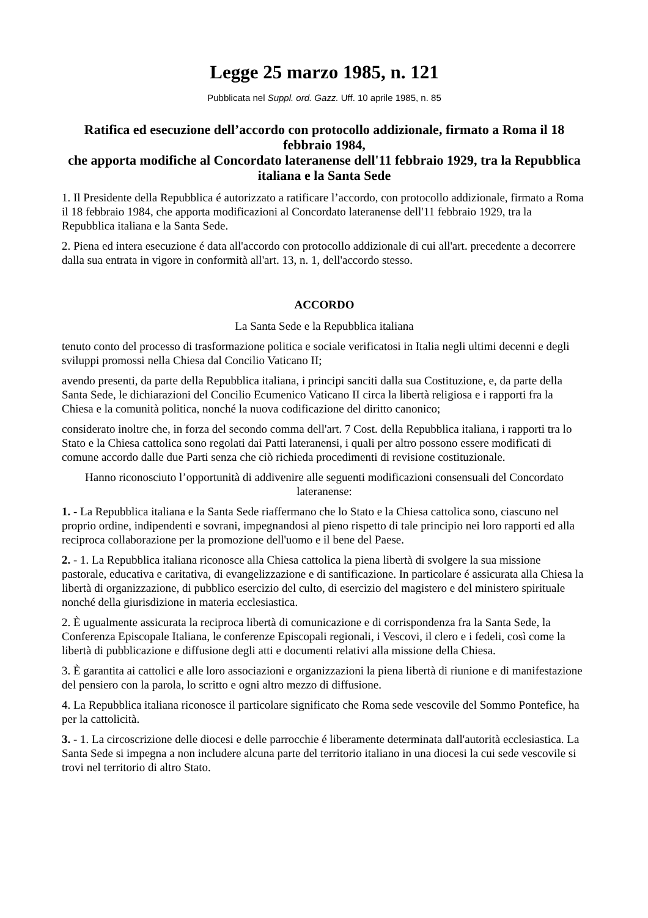Legge 25 marzo 1985, n. 121
Pubblicata nel Suppl. ord. Gazz. Uff. 10 aprile 1985, n. 85
Ratifica ed esecuzione dell’accordo con protocollo addizionale, firmato a Roma il 18 febbraio 1984,
che apporta modifiche al Concordato lateranense dell'11 febbraio 1929, tra la Repubblica italiana e la Santa Sede
1. Il Presidente della Repubblica é autorizzato a ratificare l’accordo, con protocollo addizionale, firmato a Roma il 18 febbraio 1984, che apporta modificazioni al Concordato lateranense dell'11 febbraio 1929, tra la Repubblica italiana e la Santa Sede.
2. Piena ed intera esecuzione é data all'accordo con protocollo addizionale di cui all'art. precedente a decorrere dalla sua entrata in vigore in conformità all'art. 13, n. 1, dell'accordo stesso.
ACCORDO
La Santa Sede e la Repubblica italiana
tenuto conto del processo di trasformazione politica e sociale verificatosi in Italia negli ultimi decenni e degli sviluppi promossi nella Chiesa dal Concilio Vaticano II;
avendo presenti, da parte della Repubblica italiana, i principi sanciti dalla sua Costituzione, e, da parte della Santa Sede, le dichiarazioni del Concilio Ecumenico Vaticano II circa la libertà religiosa e i rapporti fra la Chiesa e la comunità politica, nonché la nuova codificazione del diritto canonico;
considerato inoltre che, in forza del secondo comma dell'art. 7 Cost. della Repubblica italiana, i rapporti tra lo Stato e la Chiesa cattolica sono regolati dai Patti lateranensi, i quali per altro possono essere modificati di comune accordo dalle due Parti senza che ciò richieda procedimenti di revisione costituzionale.
Hanno riconosciuto l’opportunità di addivenire alle seguenti modificazioni consensuali del Concordato lateranense:
1. - La Repubblica italiana e la Santa Sede riaffermano che lo Stato e la Chiesa cattolica sono, ciascuno nel proprio ordine, indipendenti e sovrani, impegnandosi al pieno rispetto di tale principio nei loro rapporti ed alla reciproca collaborazione per la promozione dell'uomo e il bene del Paese.
2. - 1. La Repubblica italiana riconosce alla Chiesa cattolica la piena libertà di svolgere la sua missione pastorale, educativa e caritativa, di evangelizzazione e di santificazione. In particolare é assicurata alla Chiesa la libertà di organizzazione, di pubblico esercizio del culto, di esercizio del magistero e del ministero spirituale nonché della giurisdizione in materia ecclesiastica.
2. È ugualmente assicurata la reciproca libertà di comunicazione e di corrispondenza fra la Santa Sede, la Conferenza Episcopale Italiana, le conferenze Episcopali regionali, i Vescovi, il clero e i fedeli, così come la libertà di pubblicazione e diffusione degli atti e documenti relativi alla missione della Chiesa.
3. È garantita ai cattolici e alle loro associazioni e organizzazioni la piena libertà di riunione e di manifestazione del pensiero con la parola, lo scritto e ogni altro mezzo di diffusione.
4. La Repubblica italiana riconosce il particolare significato che Roma sede vescovile del Sommo Pontefice, ha per la cattolicità.
3. - 1. La circoscrizione delle diocesi e delle parrocchie é liberamente determinata dall'autorità ecclesiastica. La Santa Sede si impegna a non includere alcuna parte del territorio italiano in una diocesi la cui sede vescovile si trovi nel territorio di altro Stato.